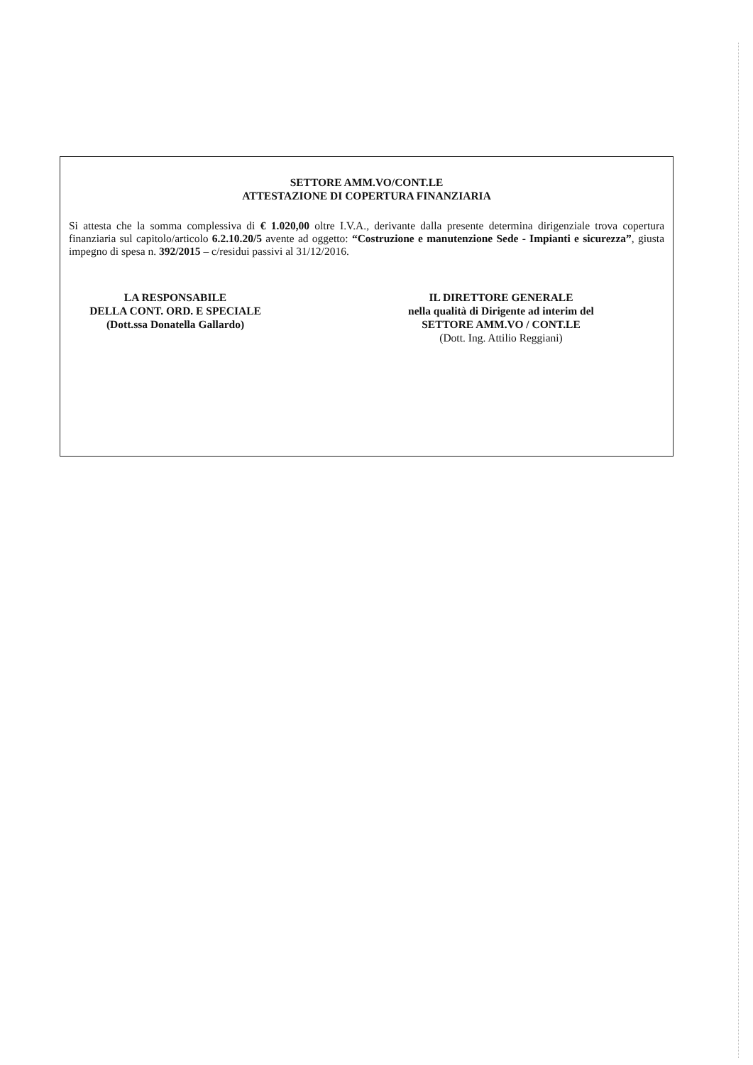SETTORE AMM.VO/CONT.LE
ATTESTAZIONE DI COPERTURA FINANZIARIA
Si attesta che la somma complessiva di € 1.020,00 oltre I.V.A., derivante dalla presente determina dirigenziale trova copertura finanziaria sul capitolo/articolo 6.2.10.20/5 avente ad oggetto: “Costruzione e manutenzione Sede - Impianti e sicurezza”, giusta impegno di spesa n. 392/2015 – c/residui passivi al 31/12/2016.
LA RESPONSABILE
DELLA CONT. ORD. E SPECIALE
(Dott.ssa Donatella Gallardo)
IL DIRETTORE GENERALE
nella qualità di Dirigente ad interim del
SETTORE AMM.VO / CONT.LE
(Dott. Ing. Attilio Reggiani)